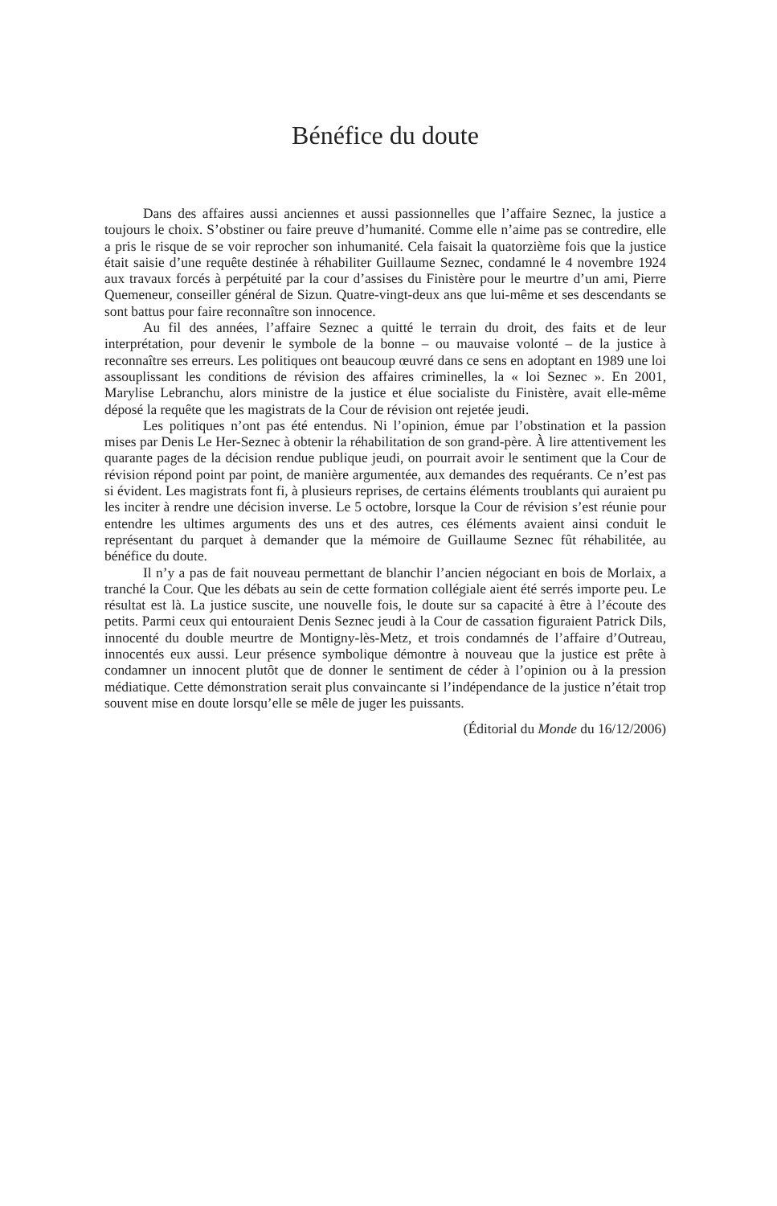Bénéfice du doute
Dans des affaires aussi anciennes et aussi passionnelles que l’affaire Seznec, la justice a toujours le choix. S’obstiner ou faire preuve d’humanité. Comme elle n’aime pas se contredire, elle a pris le risque de se voir reprocher son inhumanité. Cela faisait la quatorzième fois que la justice était saisie d’une requête destinée à réhabiliter Guillaume Seznec, condamné le 4 novembre 1924 aux travaux forcés à perpétuité par la cour d’assises du Finistère pour le meurtre d’un ami, Pierre Quemeneur, conseiller général de Sizun. Quatre-vingt-deux ans que lui-même et ses descendants se sont battus pour faire reconnaître son innocence.
Au fil des années, l’affaire Seznec a quitté le terrain du droit, des faits et de leur interprétation, pour devenir le symbole de la bonne – ou mauvaise volonté – de la justice à reconnaître ses erreurs. Les politiques ont beaucoup œuvré dans ce sens en adoptant en 1989 une loi assouplissant les conditions de révision des affaires criminelles, la « loi Seznec ». En 2001, Marylise Lebranchu, alors ministre de la justice et élue socialiste du Finistère, avait elle-même déposé la requête que les magistrats de la Cour de révision ont rejetée jeudi.
Les politiques n’ont pas été entendus. Ni l’opinion, émue par l’obstination et la passion mises par Denis Le Her-Seznec à obtenir la réhabilitation de son grand-père. À lire attentivement les quarante pages de la décision rendue publique jeudi, on pourrait avoir le sentiment que la Cour de révision répond point par point, de manière argumentée, aux demandes des requérants. Ce n’est pas si évident. Les magistrats font fi, à plusieurs reprises, de certains éléments troublants qui auraient pu les inciter à rendre une décision inverse. Le 5 octobre, lorsque la Cour de révision s’est réunie pour entendre les ultimes arguments des uns et des autres, ces éléments avaient ainsi conduit le représentant du parquet à demander que la mémoire de Guillaume Seznec fût réhabilitée, au bénéfice du doute.
Il n’y a pas de fait nouveau permettant de blanchir l’ancien négociant en bois de Morlaix, a tranché la Cour. Que les débats au sein de cette formation collégiale aient été serrés importe peu. Le résultat est là. La justice suscite, une nouvelle fois, le doute sur sa capacité à être à l’écoute des petits. Parmi ceux qui entouraient Denis Seznec jeudi à la Cour de cassation figuraient Patrick Dils, innocenté du double meurtre de Montigny-lès-Metz, et trois condamnés de l’affaire d’Outreau, innocentés eux aussi. Leur présence symbolique démontre à nouveau que la justice est prête à condamner un innocent plutôt que de donner le sentiment de céder à l’opinion ou à la pression médiatique. Cette démonstration serait plus convaincante si l’indépendance de la justice n’était trop souvent mise en doute lorsqu’elle se mêle de juger les puissants.
(Éditorial du Monde du 16/12/2006)